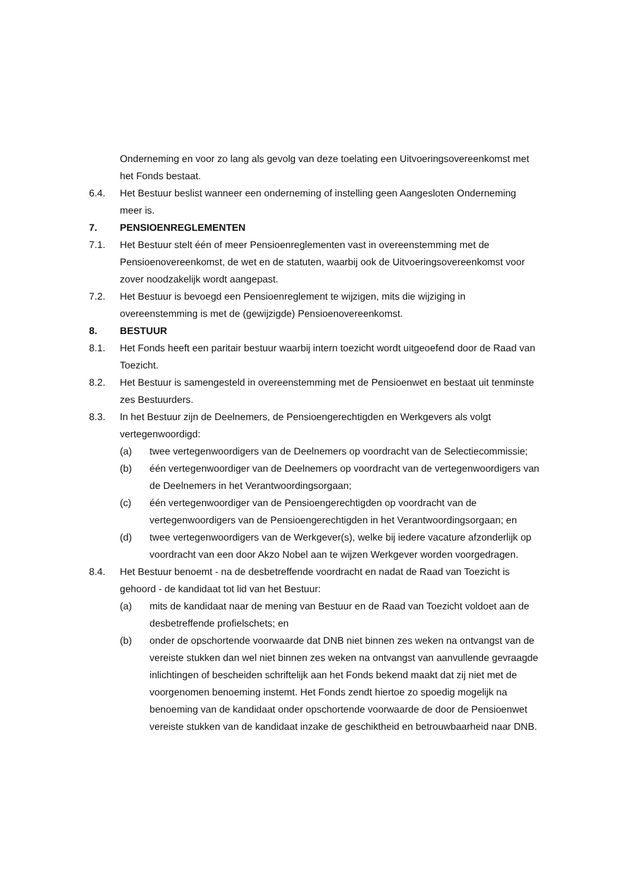Onderneming en voor zo lang als gevolg van deze toelating een Uitvoeringsovereenkomst met het Fonds bestaat.
6.4. Het Bestuur beslist wanneer een onderneming of instelling geen Aangesloten Onderneming meer is.
7. PENSIOENREGLEMENTEN
7.1. Het Bestuur stelt één of meer Pensioenreglementen vast in overeenstemming met de Pensioenovereenkomst, de wet en de statuten, waarbij ook de Uitvoeringsovereenkomst voor zover noodzakelijk wordt aangepast.
7.2. Het Bestuur is bevoegd een Pensioenreglement te wijzigen, mits die wijziging in overeenstemming is met de (gewijzigde) Pensioenovereenkomst.
8. BESTUUR
8.1. Het Fonds heeft een paritair bestuur waarbij intern toezicht wordt uitgeoefend door de Raad van Toezicht.
8.2. Het Bestuur is samengesteld in overeenstemming met de Pensioenwet en bestaat uit tenminste zes Bestuurders.
8.3. In het Bestuur zijn de Deelnemers, de Pensioengerechtigden en Werkgevers als volgt vertegenwoordigd:
(a) twee vertegenwoordigers van de Deelnemers op voordracht van de Selectiecommissie;
(b) één vertegenwoordiger van de Deelnemers op voordracht van de vertegenwoordigers van de Deelnemers in het Verantwoordingsorgaan;
(c) één vertegenwoordiger van de Pensioengerechtigden op voordracht van de vertegenwoordigers van de Pensioengerechtigden in het Verantwoordingsorgaan; en
(d) twee vertegenwoordigers van de Werkgever(s), welke bij iedere vacature afzonderlijk op voordracht van een door Akzo Nobel aan te wijzen Werkgever worden voorgedragen.
8.4. Het Bestuur benoemt - na de desbetreffende voordracht en nadat de Raad van Toezicht is gehoord - de kandidaat tot lid van het Bestuur:
(a) mits de kandidaat naar de mening van Bestuur en de Raad van Toezicht voldoet aan de desbetreffende profielschets; en
(b) onder de opschortende voorwaarde dat DNB niet binnen zes weken na ontvangst van de vereiste stukken dan wel niet binnen zes weken na ontvangst van aanvullende gevraagde inlichtingen of bescheiden schriftelijk aan het Fonds bekend maakt dat zij niet met de voorgenomen benoeming instemt. Het Fonds zendt hiertoe zo spoedig mogelijk na benoeming van de kandidaat onder opschortende voorwaarde de door de Pensioenwet vereiste stukken van de kandidaat inzake de geschiktheid en betrouwbaarheid naar DNB.